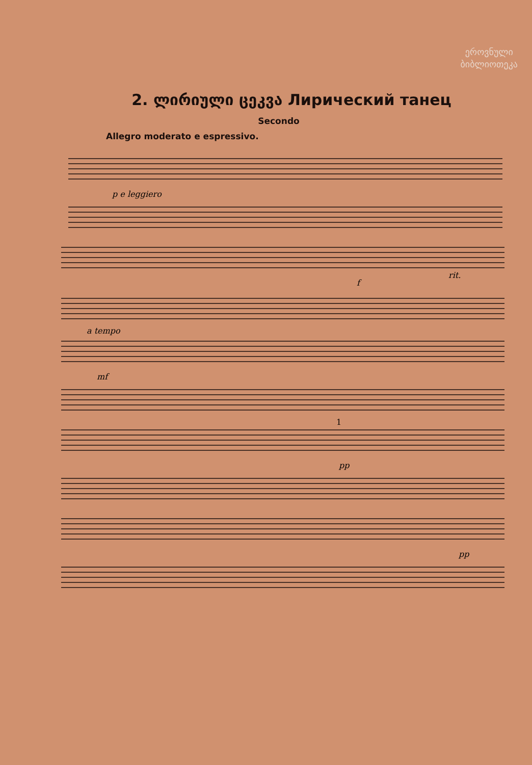ეროვნული
ბიბლიოთეკა
2. ლირიული ცეკვა Лирический танец
Secondo
Allegro moderato e espressivo.
p e leggiero
f
rit.
a tempo
mf
1
pp
pp